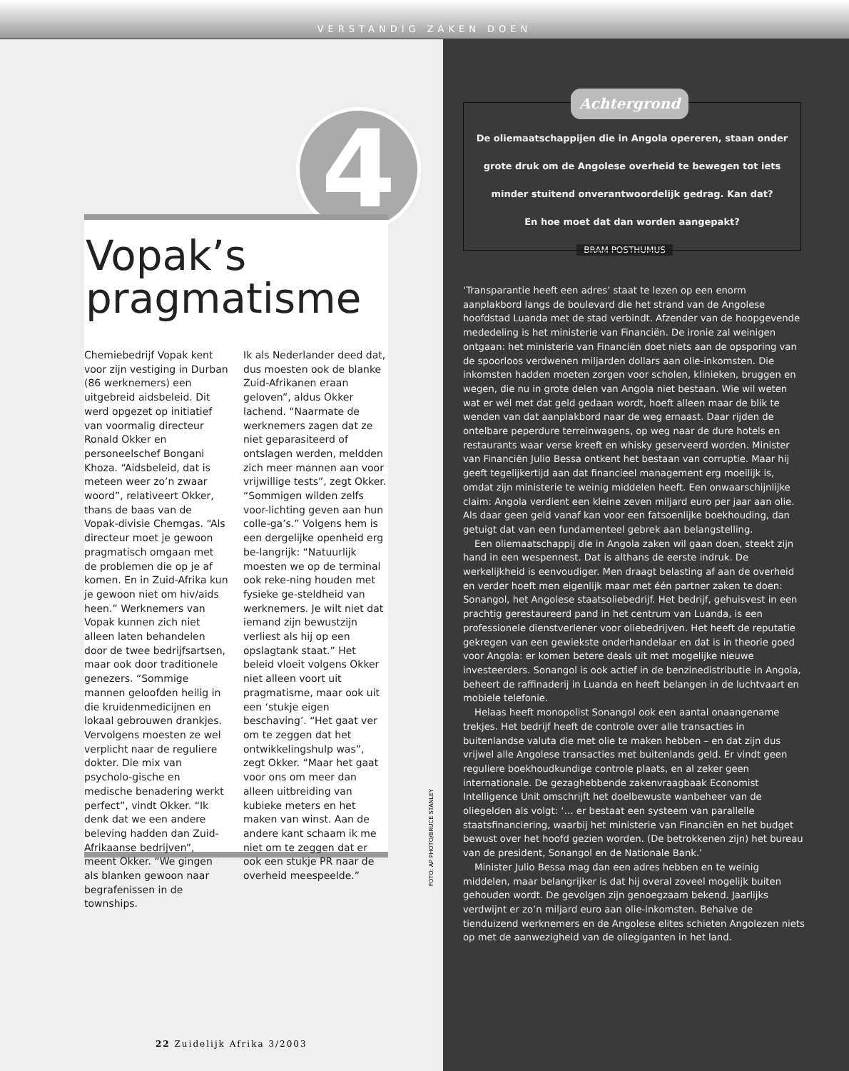VERSTANDIG ZAKEN DOEN
4
Vopak’s pragmatisme
Chemiebedrijf Vopak kent voor zijn vestiging in Durban (86 werknemers) een uitgebreid aidsbeleid. Dit werd opgezet op initiatief van voormalig directeur Ronald Okker en personeelschef Bongani Khoza. “Aidsbeleid, dat is meteen weer zo’n zwaar woord”, relativeert Okker, thans de baas van de Vopak-divisie Chemgas. “Als directeur moet je gewoon pragmatisch omgaan met de problemen die op je af komen. En in Zuid-Afrika kun je gewoon niet om hiv/aids heen.” Werknemers van Vopak kunnen zich niet alleen laten behandelen door de twee bedrijfsartsen, maar ook door traditionele genezers. “Sommige mannen geloofden heilig in die kruidenmedicijnen en lokaal gebrouwen drankjes. Vervolgens moesten ze wel verplicht naar de reguliere dokter. Die mix van psycholo-gische en medische benadering werkt perfect”, vindt Okker. “Ik denk dat we een andere beleving hadden dan Zuid-Afrikaanse bedrijven”, meent Okker. “We gingen als blanken gewoon naar begrafenissen in de townships.
Ik als Nederlander deed dat, dus moesten ook de blanke Zuid-Afrikanen eraan geloven”, aldus Okker lachend. “Naarmate de werknemers zagen dat ze niet geparasiteerd of ontslagen werden, meldden zich meer mannen aan voor vrijwillige tests”, zegt Okker. “Sommigen wilden zelfs voor-lichting geven aan hun colle-ga’s.” Volgens hem is een dergelijke openheid erg be-langrijk: “Natuurlijk moesten we op de terminal ook reke-ning houden met fysieke ge-steldheid van werknemers. Je wilt niet dat iemand zijn bewustzijn verliest als hij op een opslagtank staat.” Het beleid vloeit volgens Okker niet alleen voort uit pragmatisme, maar ook uit een ‘stukje eigen beschaving’. “Het gaat ver om te zeggen dat het ontwikkelingshulp was”, zegt Okker. “Maar het gaat voor ons om meer dan alleen uitbreiding van kubieke meters en het maken van winst. Aan de andere kant schaam ik me niet om te zeggen dat er ook een stukje PR naar de overheid meespeelde.”
FOTO: AP PHOTO/BRUCE STANLEY
22 Zuidelijk Afrika 3/2003
Achtergrond
De oliemaatschappijen die in Angola opereren, staan onder grote druk om de Angolese overheid te bewegen tot iets minder stuitend onverantwoordelijk gedrag. Kan dat?
En hoe moet dat dan worden aangepakt?
BRAM POSTHUMUS
‘Transparantie heeft een adres’ staat te lezen op een enorm aanplakbord langs de boulevard die het strand van de Angolese hoofdstad Luanda met de stad verbindt. Afzender van de hoopgevende mededeling is het ministerie van Financiën. De ironie zal weinigen ontgaan: het ministerie van Financiën doet niets aan de opsporing van de spoorloos verdwenen miljarden dollars aan olie-inkomsten. Die inkomsten hadden moeten zorgen voor scholen, klinieken, bruggen en wegen, die nu in grote delen van Angola niet bestaan. Wie wil weten wat er wél met dat geld gedaan wordt, hoeft alleen maar de blik te wenden van dat aanplakbord naar de weg ernaast. Daar rijden de ontelbare peperdure terreinwagens, op weg naar de dure hotels en restaurants waar verse kreeft en whisky geserveerd worden. Minister van Financiën Julio Bessa ontkent het bestaan van corruptie. Maar hij geeft tegelijkertijd aan dat financieel management erg moeilijk is, omdat zijn ministerie te weinig middelen heeft. Een onwaarschijnlijke claim: Angola verdient een kleine zeven miljard euro per jaar aan olie. Als daar geen geld vanaf kan voor een fatsoenlijke boekhouding, dan getuigt dat van een fundamenteel gebrek aan belangstelling.
Een oliemaatschappij die in Angola zaken wil gaan doen, steekt zijn hand in een wespennest. Dat is althans de eerste indruk. De werkelijkheid is eenvoudiger. Men draagt belasting af aan de overheid en verder hoeft men eigenlijk maar met één partner zaken te doen: Sonangol, het Angolese staatsoliebedrijf. Het bedrijf, gehuisvest in een prachtig gerestaureerd pand in het centrum van Luanda, is een professionele dienstverlener voor oliebedrijven. Het heeft de reputatie gekregen van een gewiekste onderhandelaar en dat is in theorie goed voor Angola: er komen betere deals uit met mogelijke nieuwe investeerders. Sonangol is ook actief in de benzinedistributie in Angola, beheert de raffinaderij in Luanda en heeft belangen in de luchtvaart en mobiele telefonie.
Helaas heeft monopolist Sonangol ook een aantal onaangename trekjes. Het bedrijf heeft de controle over alle transacties in buitenlandse valuta die met olie te maken hebben – en dat zijn dus vrijwel alle Angolese transacties met buitenlands geld. Er vindt geen reguliere boekhoudkundige controle plaats, en al zeker geen internationale. De gezaghebbende zakenvraagbaak Economist Intelligence Unit omschrijft het doelbewuste wanbeheer van de oliegelden als volgt: ‘… er bestaat een systeem van parallelle staatsfinanciering, waarbij het ministerie van Financiën en het budget bewust over het hoofd gezien worden. (De betrokkenen zijn) het bureau van de president, Sonangol en de Nationale Bank.’
Minister Julio Bessa mag dan een adres hebben en te weinig middelen, maar belangrijker is dat hij overal zoveel mogelijk buiten gehouden wordt. De gevolgen zijn genoegzaam bekend. Jaarlijks verdwijnt er zo’n miljard euro aan olie-inkomsten. Behalve de tienduizend werknemers en de Angolese elites schieten Angolezen niets op met de aanwezigheid van de oliegiganten in het land.